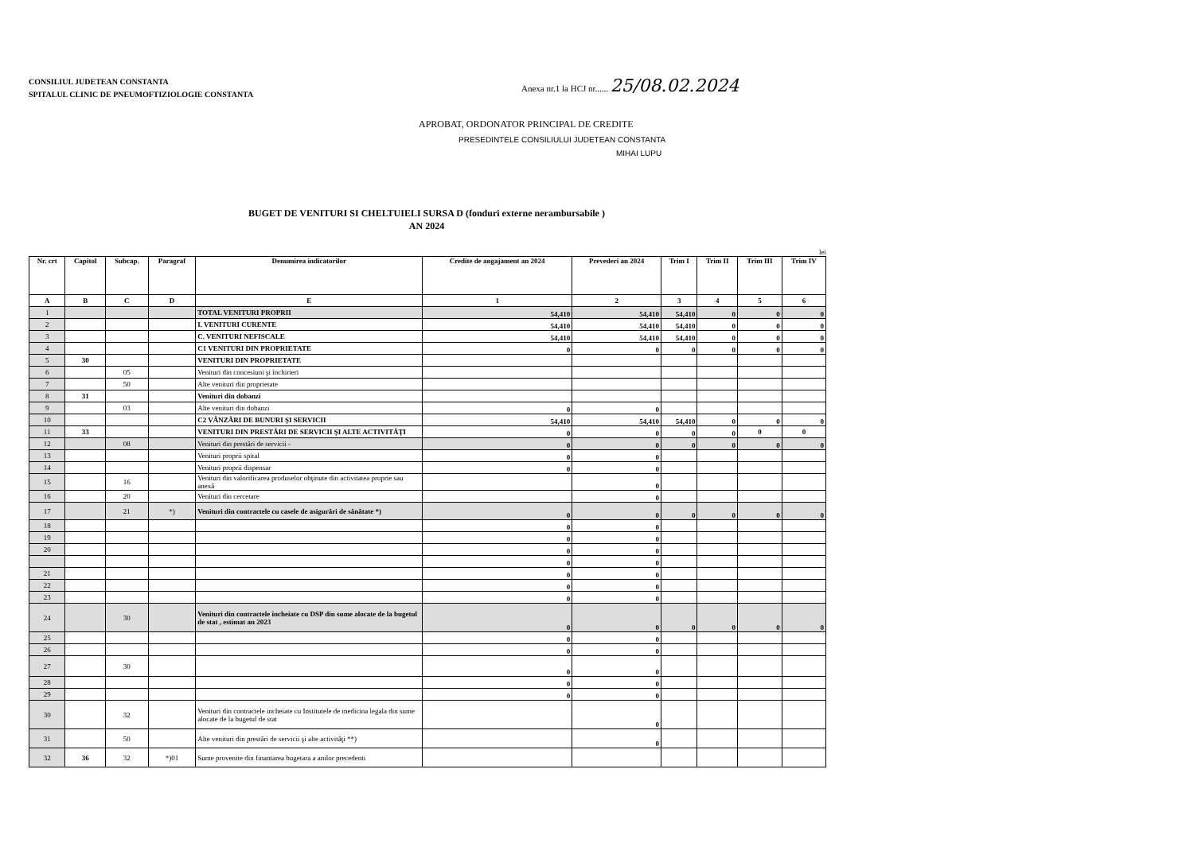CONSILIUL JUDETEAN CONSTANTA
SPITALUL CLINIC DE PNEUMOFTIZIOLOGIE CONSTANTA
Anexa nr.1 la HCJ nr...... 25/08.02.2024
APROBAT, ORDONATOR PRINCIPAL DE CREDITE
PRESEDINTELE CONSILIULUI JUDETEAN CONSTANTA
MIHAI LUPU
BUGET DE VENITURI SI CHELTUIELI SURSA D (fonduri externe nerambursabile )
AN 2024
lei
| Nr. crt | Capitol | Subcap. | Paragraf | Denumirea indicatorilor | Credite de angajament an 2024 | Prevederi an 2024 | Trim I | Trim II | Trim III | Trim IV |
| --- | --- | --- | --- | --- | --- | --- | --- | --- | --- | --- |
| A | B | C | D | E | 1 | 2 | 3 | 4 | 5 | 6 |
| 1 | | | | TOTAL VENITURI PROPRII | 54,410 | 54,410 | 54,410 | 0 | 0 | 0 |
| 2 | | | | I. VENITURI CURENTE | 54,410 | 54,410 | 54,410 | 0 | 0 | 0 |
| 3 | | | | C. VENITURI NEFISCALE | 54,410 | 54,410 | 54,410 | 0 | 0 | 0 |
| 4 | | | | C1 VENITURI DIN PROPRIETATE | 0 | 0 | 0 | 0 | 0 | 0 |
| 5 | 30 | | | VENITURI DIN PROPRIETATE | | | | | | |
| 6 | | 05 | | Venituri din concesiuni şi închirieri | | | | | | |
| 7 | | 50 | | Alte venituri din proprietate | | | | | | |
| 8 | 31 | | | Venituri din dobanzi | | | | | | |
| 9 | | 03 | | Alte venituri din dobanzi | 0 | 0 | | | | |
| 10 | | | | C2 VÂNZĂRI DE BUNURI ŞI SERVICII | 54,410 | 54,410 | 54,410 | 0 | 0 | 0 |
| 11 | 33 | | | VENITURI DIN PRESTĂRI DE SERVICII ŞI ALTE ACTIVITĂŢI | 0 | 0 | 0 | 0 | 0 | 0 |
| 12 | | 08 | | Venituri din prestări de servicii - | 0 | 0 | 0 | 0 | 0 | 0 |
| 13 | | | | Venituri proprii spital | 0 | 0 | | | | |
| 14 | | | | Venituri proprii dispensar | 0 | 0 | | | | |
| 15 | | 16 | | Venituri din valorificarea produselor obţinute din activitatea proprie sau anexă | | 0 | | | | |
| 16 | | 20 | | Venituri din cercetare | | 0 | | | | |
| 17 | | 21 | *) | Venituri din contractele cu casele de asigurări de sănătate *) | 0 | 0 | 0 | 0 | 0 | 0 |
| 18 | | | | | 0 | 0 | | | | |
| 19 | | | | | 0 | 0 | | | | |
| 20 | | | | | 0 | 0 | | | | |
| | | | | | 0 | 0 | | | | |
| 21 | | | | | 0 | 0 | | | | |
| 22 | | | | | 0 | 0 | | | | |
| 23 | | | | | 0 | 0 | | | | |
| 24 | | 30 | | Venituri din contractele încheiate cu DSP din sume alocate de la bugetul de stat , estimat an 2023 | 0 | 0 | 0 | 0 | 0 | 0 |
| 25 | | | | | 0 | 0 | | | | |
| 26 | | | | | 0 | 0 | | | | |
| 27 | | 30 | | | 0 | 0 | | | | |
| 28 | | | | | 0 | 0 | | | | |
| 29 | | | | | 0 | 0 | | | | |
| 30 | | 32 | | Venituri din contractele incheiate cu Institutele de medicina legala din sume alocate de la bugetul de stat | | 0 | | | | |
| 31 | | 50 | | Alte venituri din prestări de servicii şi alte activităţi **) | | 0 | | | | |
| 32 | 36 | 32 | *)01 | Sume provenite din finantarea bugetara a anilor precedenti | | | | | | |